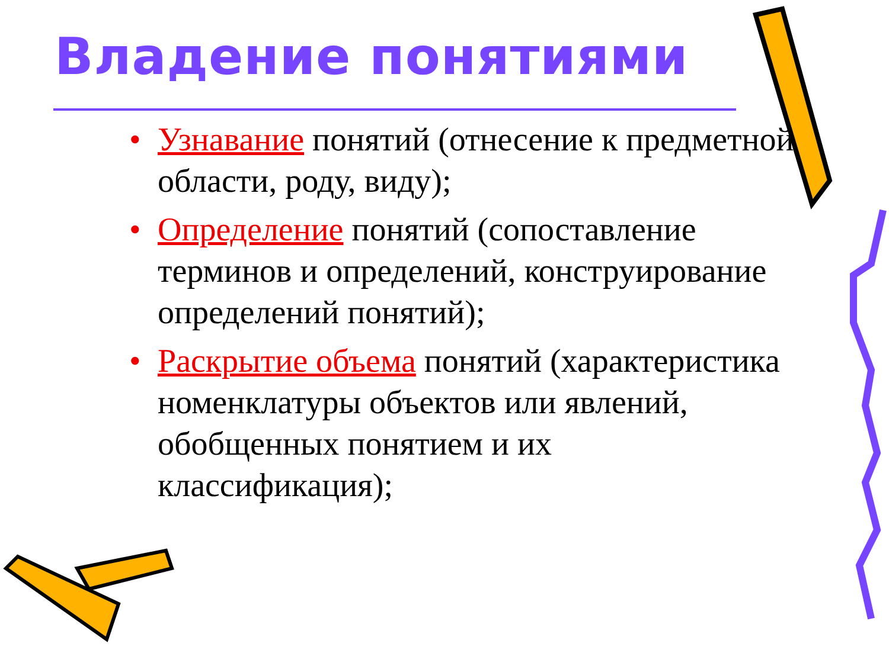Владение понятиями
• Узнавание понятий (отнесение к предметной области, роду, виду);
• Определение понятий (сопоставление терминов и определений, конструирование определений понятий);
• Раскрытие объема понятий (характеристика номенклатуры объектов или явлений, обобщенных понятием и их классификация);